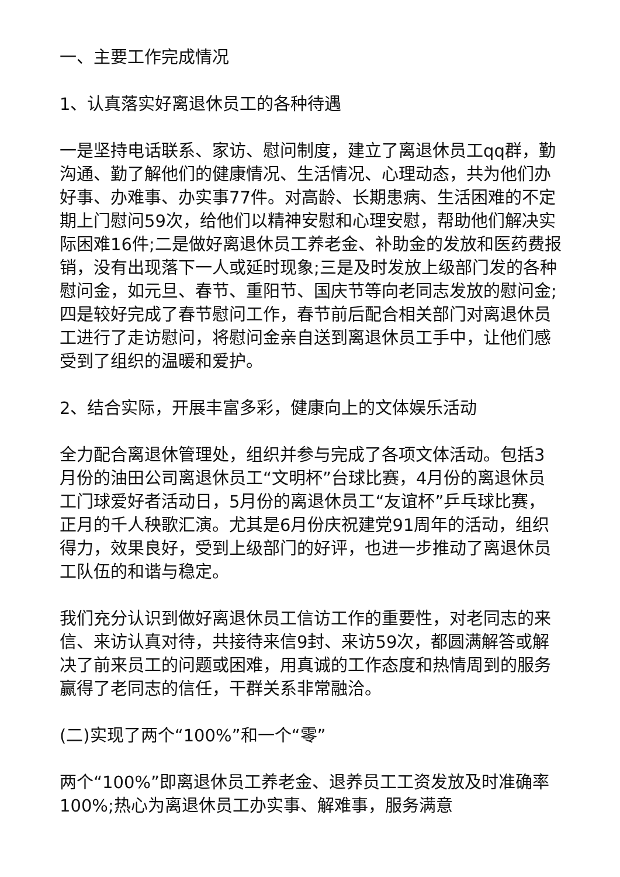一、主要工作完成情况
1、认真落实好离退休员工的各种待遇
一是坚持电话联系、家访、慰问制度，建立了离退休员工qq群，勤沟通、勤了解他们的健康情况、生活情况、心理动态，共为他们办好事、办难事、办实事77件。对高龄、长期患病、生活困难的不定期上门慰问59次，给他们以精神安慰和心理安慰，帮助他们解决实际困难16件;二是做好离退休员工养老金、补助金的发放和医药费报销，没有出现落下一人或延时现象;三是及时发放上级部门发的各种慰问金，如元旦、春节、重阳节、国庆节等向老同志发放的慰问金;四是较好完成了春节慰问工作，春节前后配合相关部门对离退休员工进行了走访慰问，将慰问金亲自送到离退休员工手中，让他们感受到了组织的温暖和爱护。
2、结合实际，开展丰富多彩，健康向上的文体娱乐活动
全力配合离退休管理处，组织并参与完成了各项文体活动。包括3月份的油田公司离退休员工“文明杯”台球比赛，4月份的离退休员工门球爱好者活动日，5月份的离退休员工“友谊杯”乒乓球比赛，正月的千人秧歌汇演。尤其是6月份庆祝建党91周年的活动，组织得力，效果良好，受到上级部门的好评，也进一步推动了离退休员工队伍的和谐与稳定。
我们充分认识到做好离退休员工信访工作的重要性，对老同志的来信、来访认真对待，共接待来信9封、来访59次，都圆满解答或解决了前来员工的问题或困难，用真诚的工作态度和热情周到的服务赢得了老同志的信任，干群关系非常融洽。
(二)实现了两个“100%”和一个“零”
两个“100%”即离退休员工养老金、退养员工工资发放及时准确率100%;热心为离退休员工办实事、解难事，服务满意